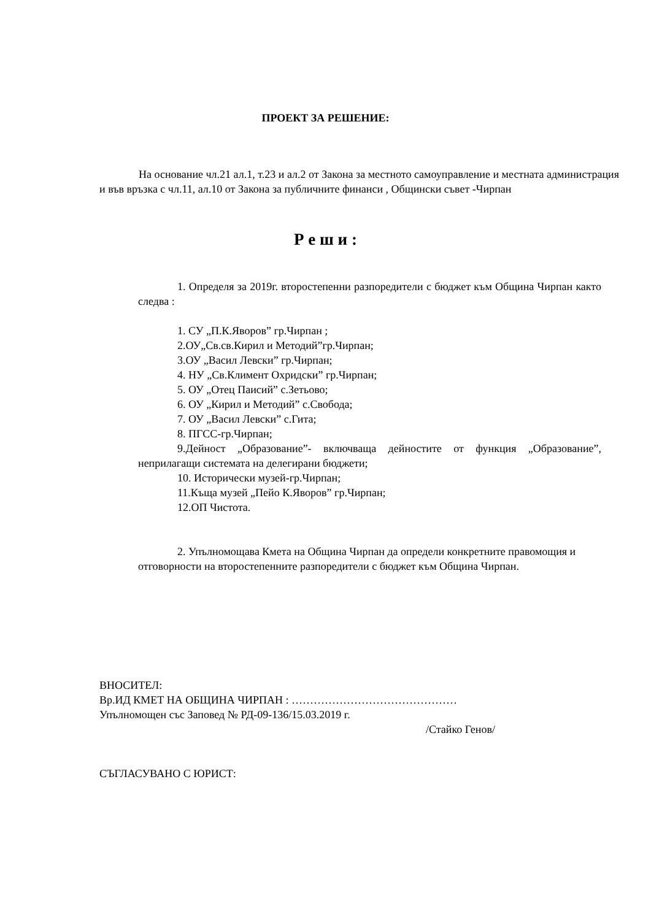ПРОЕКТ ЗА РЕШЕНИЕ:
На основание чл.21 ал.1, т.23 и ал.2 от Закона за местното самоуправление и местната администрация и във връзка с чл.11, ал.10 от Закона за публичните финанси , Общински съвет -Чирпан
Р е ш и :
1. Определя за 2019г. второстепенни разпоредители с бюджет към Община Чирпан както следва :
1. СУ „П.К.Яворов” гр.Чирпан ;
2.ОУ„Св.св.Кирил и Методий”гр.Чирпан;
3.ОУ „Васил Левски” гр.Чирпан;
4. НУ „Св.Климент Охридски” гр.Чирпан;
5. ОУ „Отец Паисий” с.Зетьово;
6. ОУ „Кирил и Методий” с.Свобода;
7. ОУ „Васил Левски” с.Гита;
8. ПГСС-гр.Чирпан;
9.Дейност „Образование”- включваща дейностите от функция „Образование”, неприлагащи системата на делегирани бюджети;
10. Исторически музей-гр.Чирпан;
11.Къща музей „Пейо К.Яворов” гр.Чирпан;
12.ОП Чистота.
2. Упълномощава Кмета на Община Чирпан да определи конкретните правомощия и отговорности на второстепенните разпоредители с бюджет към Община Чирпан.
ВНОСИТЕЛ:
Вр.ИД КМЕТ НА ОБЩИНА ЧИРПАН : ………………………………………
Упълномощен със Заповед № РД-09-136/15.03.2019 г.
/Стайко Генов/
СЪГЛАСУВАНО С ЮРИСТ: